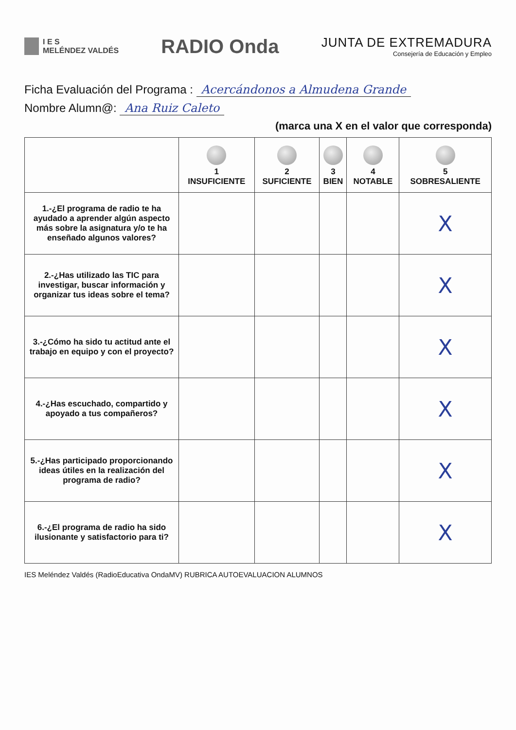I E S
MELÉNDEZ VALDÉS
RADIO Onda
JUNTA DE EXTREMADURA
Consejería de Educación y Empleo
Ficha Evaluación del Programa : Acercándonos a Almudena Grande
Nombre Alumn@: Ana Ruiz Caleto
(marca una X en el valor que corresponda)
| | 1 INSUFICIENTE | 2 SUFICIENTE | 3 BIEN | 4 NOTABLE | 5 SOBRESALIENTE |
| --- | --- | --- | --- | --- | --- |
| 1.-¿El programa de radio te ha ayudado a aprender algún aspecto más sobre la asignatura y/o te ha enseñado algunos valores? | | | | | X |
| 2.-¿Has utilizado las TIC para investigar, buscar información y organizar tus ideas sobre el tema? | | | | | X |
| 3.-¿Cómo ha sido tu actitud ante el trabajo en equipo y con el proyecto? | | | | | X |
| 4.-¿Has escuchado, compartido y apoyado a tus compañeros? | | | | | X |
| 5.-¿Has participado proporcionando ideas útiles en la realización del programa de radio? | | | | | X |
| 6.-¿El programa de radio ha sido ilusionante y satisfactorio para ti? | | | | | X |
IES Meléndez Valdés (RadioEducativa OndaMV) RUBRICA AUTOEVALUACION ALUMNOS